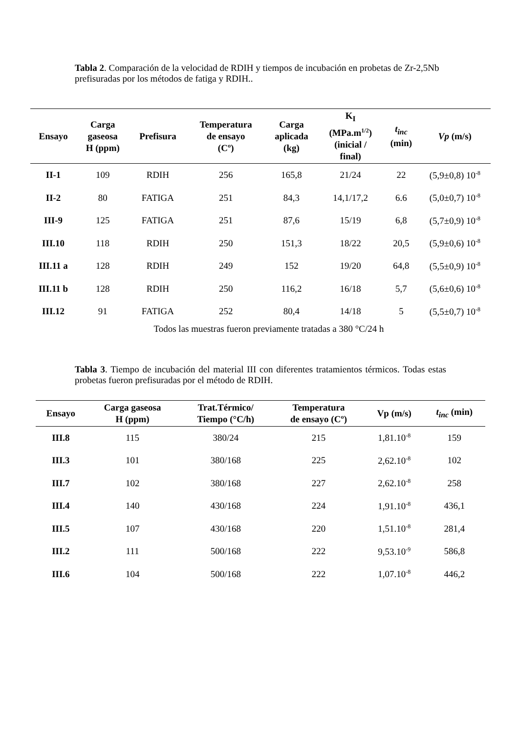Tabla 2. Comparación de la velocidad de RDIH y tiempos de incubación en probetas de Zr-2,5Nb prefisuradas por los métodos de fatiga y RDIH..
| Ensayo | Carga gaseosa H (ppm) | Prefisura | Temperatura de ensayo (Cº) | Carga aplicada (kg) | K<sub>I</sub> (MPa.m<sup>1/2</sup>) (inicial / final) | t<sub>inc</sub> (min) | Vp (m/s) |
| --- | --- | --- | --- | --- | --- | --- | --- |
| II-1 | 109 | RDIH | 256 | 165,8 | 21/24 | 22 | (5,9±0,8) 10<sup>-8</sup> |
| II-2 | 80 | FATIGA | 251 | 84,3 | 14,1/17,2 | 6.6 | (5,0±0,7) 10<sup>-8</sup> |
| III-9 | 125 | FATIGA | 251 | 87,6 | 15/19 | 6,8 | (5,7±0,9) 10<sup>-8</sup> |
| III.10 | 118 | RDIH | 250 | 151,3 | 18/22 | 20,5 | (5,9±0,6) 10<sup>-8</sup> |
| III.11 a | 128 | RDIH | 249 | 152 | 19/20 | 64,8 | (5,5±0,9) 10<sup>-8</sup> |
| III.11 b | 128 | RDIH | 250 | 116,2 | 16/18 | 5,7 | (5,6±0,6) 10<sup>-8</sup> |
| III.12 | 91 | FATIGA | 252 | 80,4 | 14/18 | 5 | (5,5±0,7) 10<sup>-8</sup> |
Todos las muestras fueron previamente tratadas a 380 °C/24 h
Tabla 3. Tiempo de incubación del material III con diferentes tratamientos térmicos. Todas estas probetas fueron prefisuradas por el método de RDIH.
| Ensayo | Carga gaseosa H (ppm) | Trat.Térmico/ Tiempo (°C/h) | Temperatura de ensayo (Cº) | Vp (m/s) | t<sub>inc</sub> (min) |
| --- | --- | --- | --- | --- | --- |
| III.8 | 115 | 380/24 | 215 | 1,81.10<sup>-8</sup> | 159 |
| III.3 | 101 | 380/168 | 225 | 2,62.10<sup>-8</sup> | 102 |
| III.7 | 102 | 380/168 | 227 | 2,62.10<sup>-8</sup> | 258 |
| III.4 | 140 | 430/168 | 224 | 1,91.10<sup>-8</sup> | 436,1 |
| III.5 | 107 | 430/168 | 220 | 1,51.10<sup>-8</sup> | 281,4 |
| III.2 | 111 | 500/168 | 222 | 9,53.10<sup>-9</sup> | 586,8 |
| III.6 | 104 | 500/168 | 222 | 1,07.10<sup>-8</sup> | 446,2 |